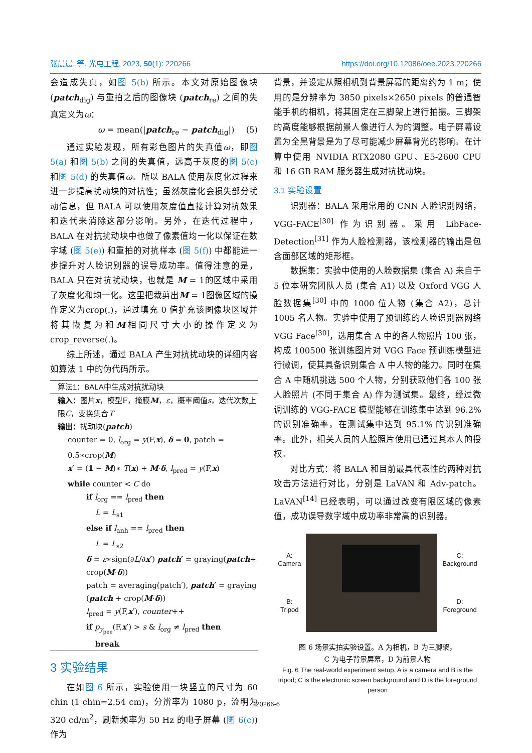张晨晨, 等. 光电工程, 2023, 50(1): 220266 https://doi.org/10.12086/oee.2023.220266
会造成失真，如图 5(b) 所示。本文对原始图像块 (patch<sub>dig</sub>) 与重拍之后的图像块 (patch<sub>re</sub>) 之间的失真定义为ω：
ω = mean(|patch<sub>re</sub> − patch<sub>dig</sub>|) (5)
通过实验发现，所有彩色图片的失真值ω，即图 5(a) 和图 5(b) 之间的失真值，远高于灰度的图 5(c) 和图 5(d) 的失真值ω。所以 BALA 使用灰度化过程来进一步提高扰动块的对抗性；虽然灰度化会损失部分扰动信息，但 BALA 可以使用灰度值直接计算对抗效果和迭代来消除这部分影响。另外，在迭代过程中，BALA 在对抗扰动块中也做了像素值均一化以保证在数字域 (图 5(e)) 和重拍的对抗样本 (图 5(f)) 中都能进一步提升对人脸识别器的误导成功率。值得注意的是，BALA 只在对抗扰动块，也就是 M = 1的区域中采用了灰度化和均一化。这里把裁剪出M = 1图像区域的操作定义为crop(.)，通过填充 0 值扩充该图像块区域并将其恢复为和M相同尺寸大小的操作定义为 crop_reverse(.)。
综上所述，通过 BALA 产生对抗扰动块的详细内容如算法 1 中的伪代码所示。
算法1：BALA中生成对抗扰动块
输入：图片x，模型F，掩膜M，ε，概率阈值s，迭代次数上限C，变换集合T
输出：扰动块(patch)
counter = 0, l<sub>org</sub> = y(F,x), δ = 0, patch = 0.5∗crop(M)
x′ = (1 − M)∗ T(x) + M·δ, l<sub>pred</sub> = y(F,x)
while counter < C do
if l<sub>org</sub> == l<sub>pred</sub> then
L = L<sub>s1</sub>
else if l<sub>anh</sub> == l<sub>pred</sub> then
L = L<sub>s2</sub>
δ = ε∗sign(∂L/∂x′) patch′ = graying(patch+ crop(M·δ))
patch = averaging(patch′), patch′ = graying (patch + crop(M·δ))
l<sub>pred</sub> = y(F,x′), counter++
if p<sub>y<sub>pee</sub></sub>(F,x′) > s & l<sub>org</sub> ≠ l<sub>pred</sub> then
break
3 实验结果
在如图 6 所示，实验使用一块竖立的尺寸为 60 chin (1 chin=2.54 cm)，分辨率为 1080 p，流明为 320 cd/m<sup>2</sup>，刷新频率为 50 Hz 的电子屏幕 (图 6(c)) 作为
背景，并设定从照相机到背景屏幕的距离约为 1 m；使用的是分辨率为 3850 pixels×2650 pixels 的普通智能手机的相机，将其固定在三脚架上进行拍摄。三脚架的高度能够根据前景人像进行人为的调整。电子屏幕设置为全黑背景是为了尽可能减少屏幕背光的影响。在计算中使用 NVIDIA RTX2080 GPU、E5-2600 CPU 和 16 GB RAM 服务器生成对抗扰动块。
3.1 实验设置
识别器：BALA 采用常用的 CNN 人脸识别网络，VGG-FACE<sup>[30]</sup> 作为识别器。采用 LibFace-Detection<sup>[31]</sup> 作为人脸检测器，该检测器的输出是包含面部区域的矩形框。
数据集：实验中使用的人脸数据集 (集合 A) 来自于 5 位本研究团队人员 (集合 A1) 以及 Oxford VGG 人脸数据集<sup>[30]</sup> 中的 1000 位人物 (集合 A2)，总计 1005 名人物。实验中使用了预训练的人脸识别器网络 VGG Face<sup>[30]</sup>，选用集合 A 中的各人物照片 100 张，构成 100500 张训练图片对 VGG Face 预训练模型进行微调，使其具备识别集合 A 中人物的能力。同时在集合 A 中随机挑选 500 个人物，分别获取他们各 100 张人脸照片 (不同于集合 A) 作为测试集。最终，经过微调训练的 VGG-FACE 模型能够在训练集中达到 96.2% 的识别准确率，在测试集中达到 95.1% 的识别准确率。此外，相关人员的人脸照片使用已通过其本人的授权。
对比方式：将 BALA 和目前最具代表性的两种对抗攻击方法进行对比，分别是 LaVAN 和 Adv-patch。LaVAN<sup>[14]</sup> 已经表明，可以通过改变有限区域的像素值，成功误导数字域中成功率非常高的识别器。
A:
Camera
B:
Tripod
C:
Background
D:
Foreground
图 6 场景实拍实验设置。A 为相机，B 为三脚架，
C 为电子背景屏幕，D 为前景人物
Fig. 6 The real-world experiment setup. A is a camera and B is the tripod; C is the electronic screen background and D is the foreground person
220266-6